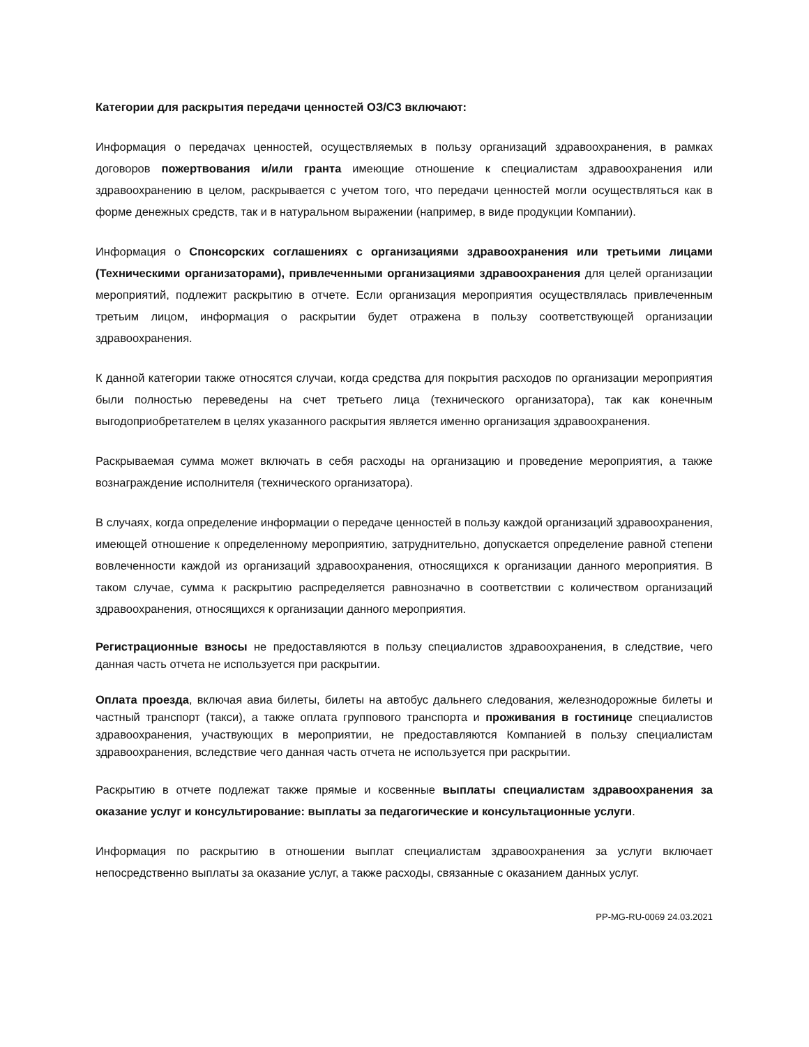Категории для раскрытия передачи ценностей ОЗ/СЗ включают:
Информация о передачах ценностей, осуществляемых в пользу организаций здравоохранения, в рамках договоров пожертвования и/или гранта имеющие отношение к специалистам здравоохранения или здравоохранению в целом, раскрывается с учетом того, что передачи ценностей могли осуществляться как в форме денежных средств, так и в натуральном выражении (например, в виде продукции Компании).
Информация о Спонсорских соглашениях с организациями здравоохранения или третьими лицами (Техническими организаторами), привлеченными организациями здравоохранения для целей организации мероприятий, подлежит раскрытию в отчете. Если организация мероприятия осуществлялась привлеченным третьим лицом, информация о раскрытии будет отражена в пользу соответствующей организации здравоохранения.
К данной категории также относятся случаи, когда средства для покрытия расходов по организации мероприятия были полностью переведены на счет третьего лица (технического организатора), так как конечным выгодоприобретателем в целях указанного раскрытия является именно организация здравоохранения.
Раскрываемая сумма может включать в себя расходы на организацию и проведение мероприятия, а также вознаграждение исполнителя (технического организатора).
В случаях, когда определение информации о передаче ценностей в пользу каждой организаций здравоохранения, имеющей отношение к определенному мероприятию, затруднительно, допускается определение равной степени вовлеченности каждой из организаций здравоохранения, относящихся к организации данного мероприятия. В таком случае, сумма к раскрытию распределяется равнозначно в соответствии с количеством организаций здравоохранения, относящихся к организации данного мероприятия.
Регистрационные взносы не предоставляются в пользу специалистов здравоохранения, в следствие, чего данная часть отчета не используется при раскрытии.
Оплата проезда, включая авиа билеты, билеты на автобус дальнего следования, железнодорожные билеты и частный транспорт (такси), а также оплата группового транспорта и проживания в гостинице специалистов здравоохранения, участвующих в мероприятии, не предоставляются Компанией в пользу специалистам здравоохранения, вследствие чего данная часть отчета не используется при раскрытии.
Раскрытию в отчете подлежат также прямые и косвенные выплаты специалистам здравоохранения за оказание услуг и консультирование: выплаты за педагогические и консультационные услуги.
Информация по раскрытию в отношении выплат специалистам здравоохранения за услуги включает непосредственно выплаты за оказание услуг, а также расходы, связанные с оказанием данных услуг.
PP-MG-RU-0069 24.03.2021